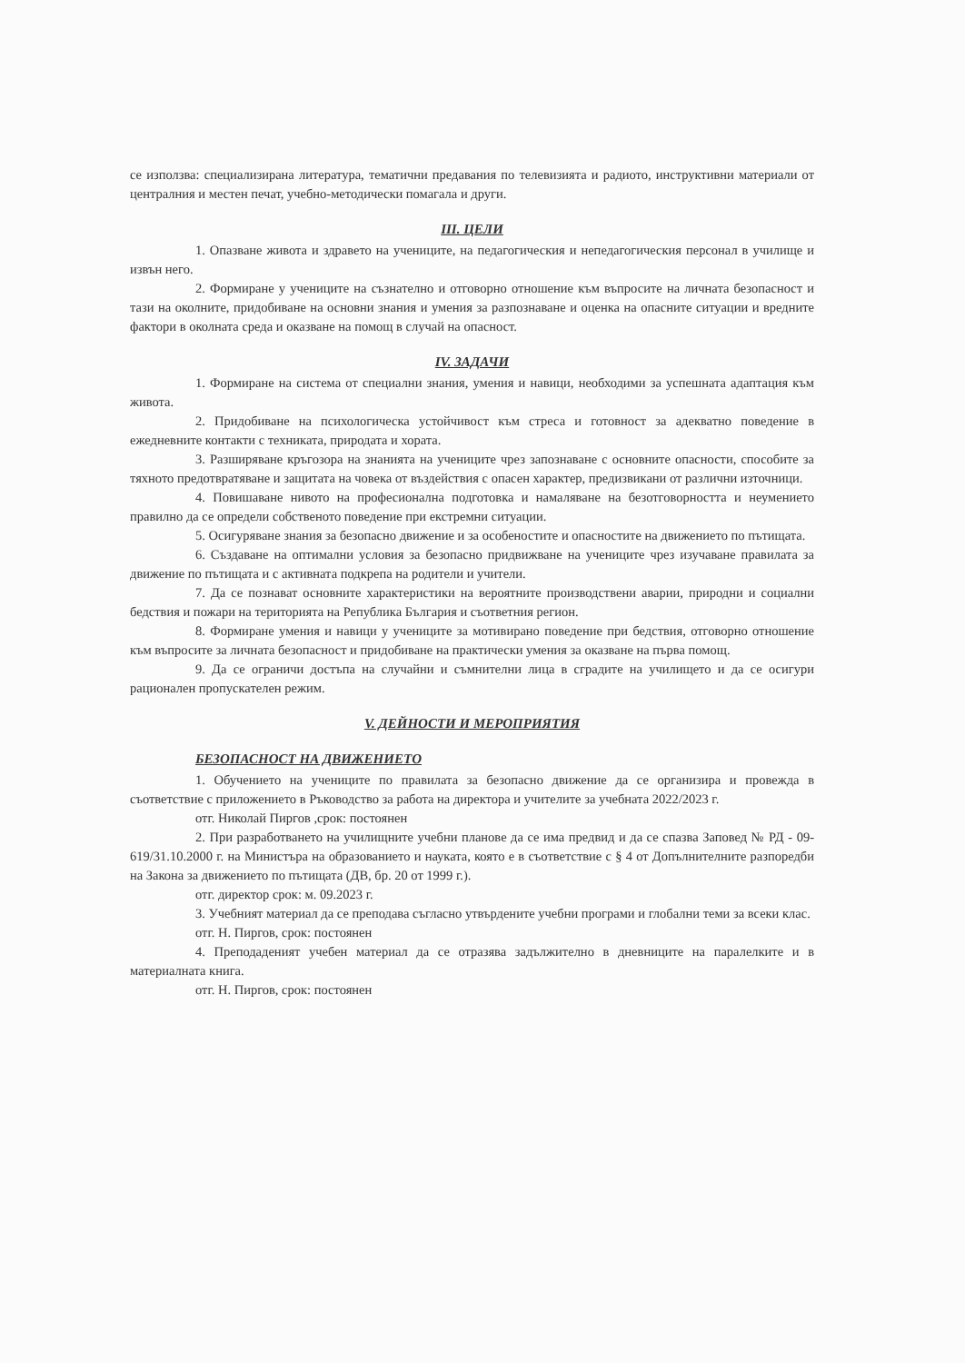се използва: специализирана литература, тематични предавания по телевизията и радиото, инструктивни материали от централния и местен печат, учебно-методически помагала и други.
III. ЦЕЛИ
1. Опазване живота и здравето на учениците, на педагогическия и непедагогическия персонал в училище и извън него.
2. Формиране у учениците на съзнателно и отговорно отношение към въпросите на личната безопасност и тази на околните, придобиване на основни знания и умения за разпознаване и оценка на опасните ситуации и вредните фактори в околната среда и оказване на помощ в случай на опасност.
IV. ЗАДАЧИ
1. Формиране на система от специални знания, умения и навици, необходими за успешната адаптация към живота.
2. Придобиване на психологическа устойчивост към стреса и готовност за адекватно поведение в ежедневните контакти с техниката, природата и хората.
3. Разширяване кръгозора на знанията на учениците чрез запознаване с основните опасности, способите за тяхното предотвратяване и защитата на човека от въздействия с опасен характер, предизвикани от различни източници.
4. Повишаване нивото на професионална подготовка и намаляване на безотговорността и неумението правилно да се определи собственото поведение при екстремни ситуации.
5. Осигуряване знания за безопасно движение и за особеностите и опасностите на движението по пътищата.
6. Създаване на оптимални условия за безопасно придвижване на учениците чрез изучаване правилата за движение по пътищата и с активната подкрепа на родители и учители.
7. Да се познават основните характеристики на вероятните производствени аварии, природни и социални бедствия и пожари на територията на Република България и съответния регион.
8. Формиране умения и навици у учениците за мотивирано поведение при бедствия, отговорно отношение към въпросите за личната безопасност и придобиване на практически умения за оказване на първа помощ.
9. Да се ограничи достъпа на случайни и съмнителни лица в сградите на училището и да се осигури рационален пропускателен режим.
V. ДЕЙНОСТИ И МЕРОПРИЯТИЯ
БЕЗОПАСНОСТ НА ДВИЖЕНИЕТО
1. Обучението на учениците по правилата за безопасно движение да се организира и провежда в съответствие с приложението в Ръководство за работа на директора и учителите за учебната 2022/2023 г.
отг. Николай Пиргов ,срок: постоянен
2. При разработването на училищните учебни планове да се има предвид и да се спазва Заповед № РД - 09- 619/31.10.2000 г. на Министъра на образованието и науката, която е в съответствие с § 4 от Допълнителните разпоредби на Закона за движението по пътищата (ДВ, бр. 20 от 1999 г.).
отг. директор срок: м. 09.2023 г.
3. Учебният материал да се преподава съгласно утвърдените учебни програми и глобални теми за всеки клас.
отг. Н. Пиргов, срок: постоянен
4. Преподаденият учебен материал да се отразява задължително в дневниците на паралелките и в материалната книга.
отг. Н. Пиргов, срок: постоянен